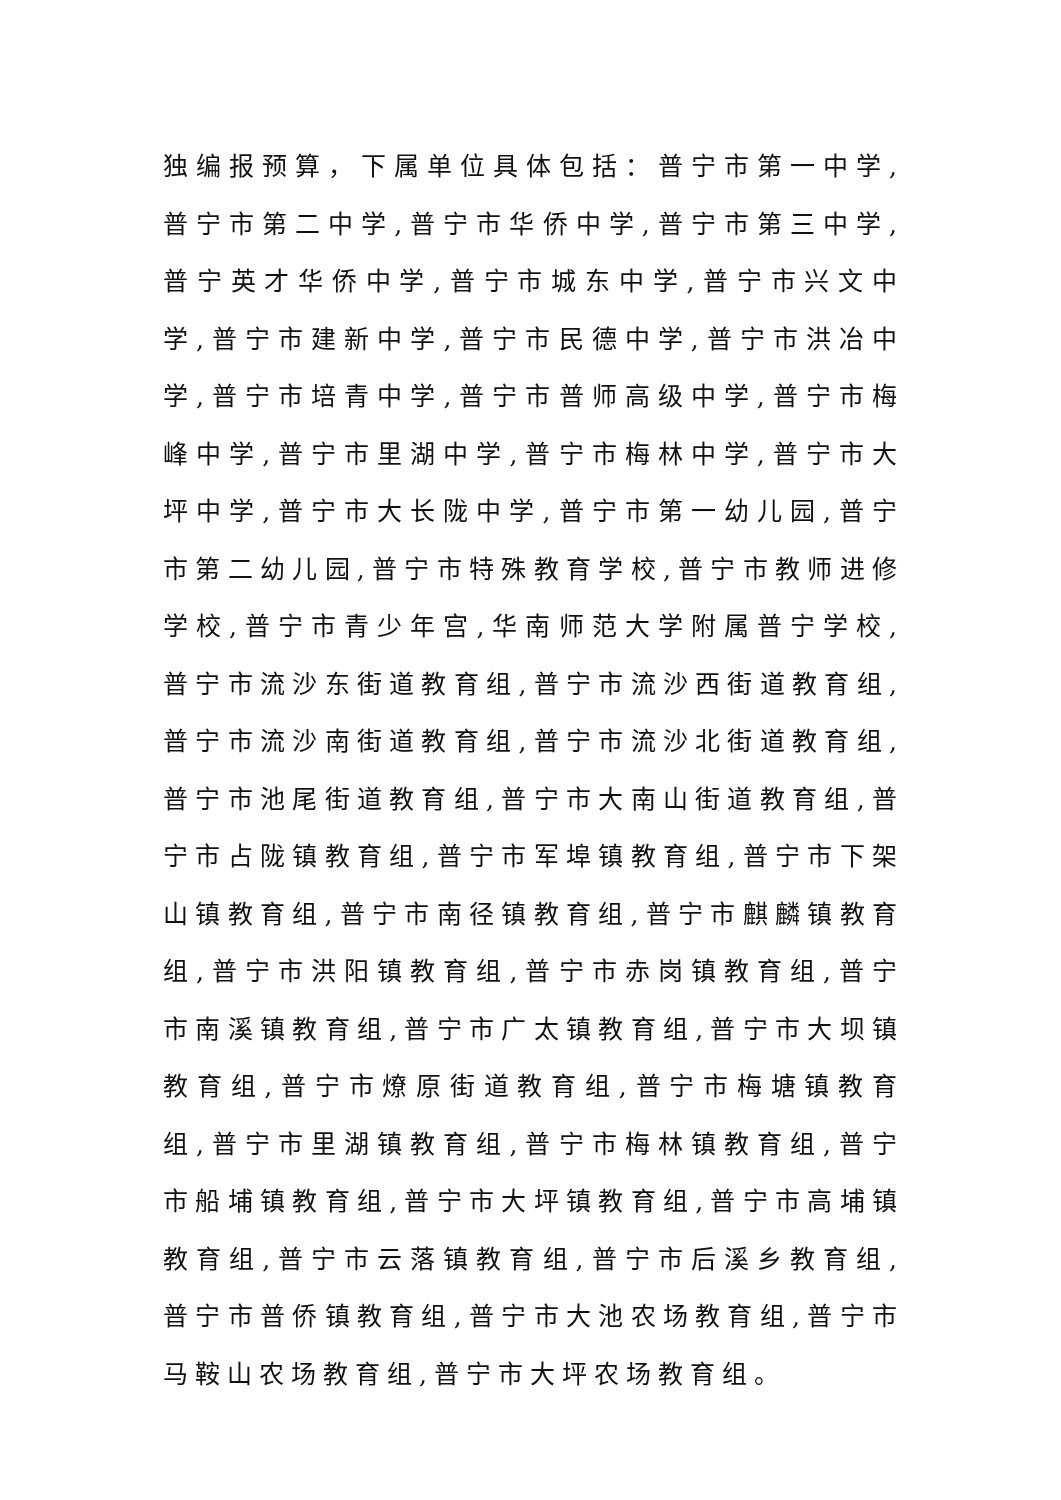独编报预算，下属单位具体包括：普宁市第一中学,普宁市第二中学,普宁市华侨中学,普宁市第三中学,普宁英才华侨中学,普宁市城东中学,普宁市兴文中学,普宁市建新中学,普宁市民德中学,普宁市洪冶中学,普宁市培青中学,普宁市普师高级中学,普宁市梅峰中学,普宁市里湖中学,普宁市梅林中学,普宁市大坪中学,普宁市大长陇中学,普宁市第一幼儿园,普宁市第二幼儿园,普宁市特殊教育学校,普宁市教师进修学校,普宁市青少年宫,华南师范大学附属普宁学校,普宁市流沙东街道教育组,普宁市流沙西街道教育组,普宁市流沙南街道教育组,普宁市流沙北街道教育组,普宁市池尾街道教育组,普宁市大南山街道教育组,普宁市占陇镇教育组,普宁市军埠镇教育组,普宁市下架山镇教育组,普宁市南径镇教育组,普宁市麒麟镇教育组,普宁市洪阳镇教育组,普宁市赤岗镇教育组,普宁市南溪镇教育组,普宁市广太镇教育组,普宁市大坝镇教育组,普宁市燎原街道教育组,普宁市梅塘镇教育组,普宁市里湖镇教育组,普宁市梅林镇教育组,普宁市船埔镇教育组,普宁市大坪镇教育组,普宁市高埔镇教育组,普宁市云落镇教育组,普宁市后溪乡教育组,普宁市普侨镇教育组,普宁市大池农场教育组,普宁市马鞍山农场教育组,普宁市大坪农场教育组。